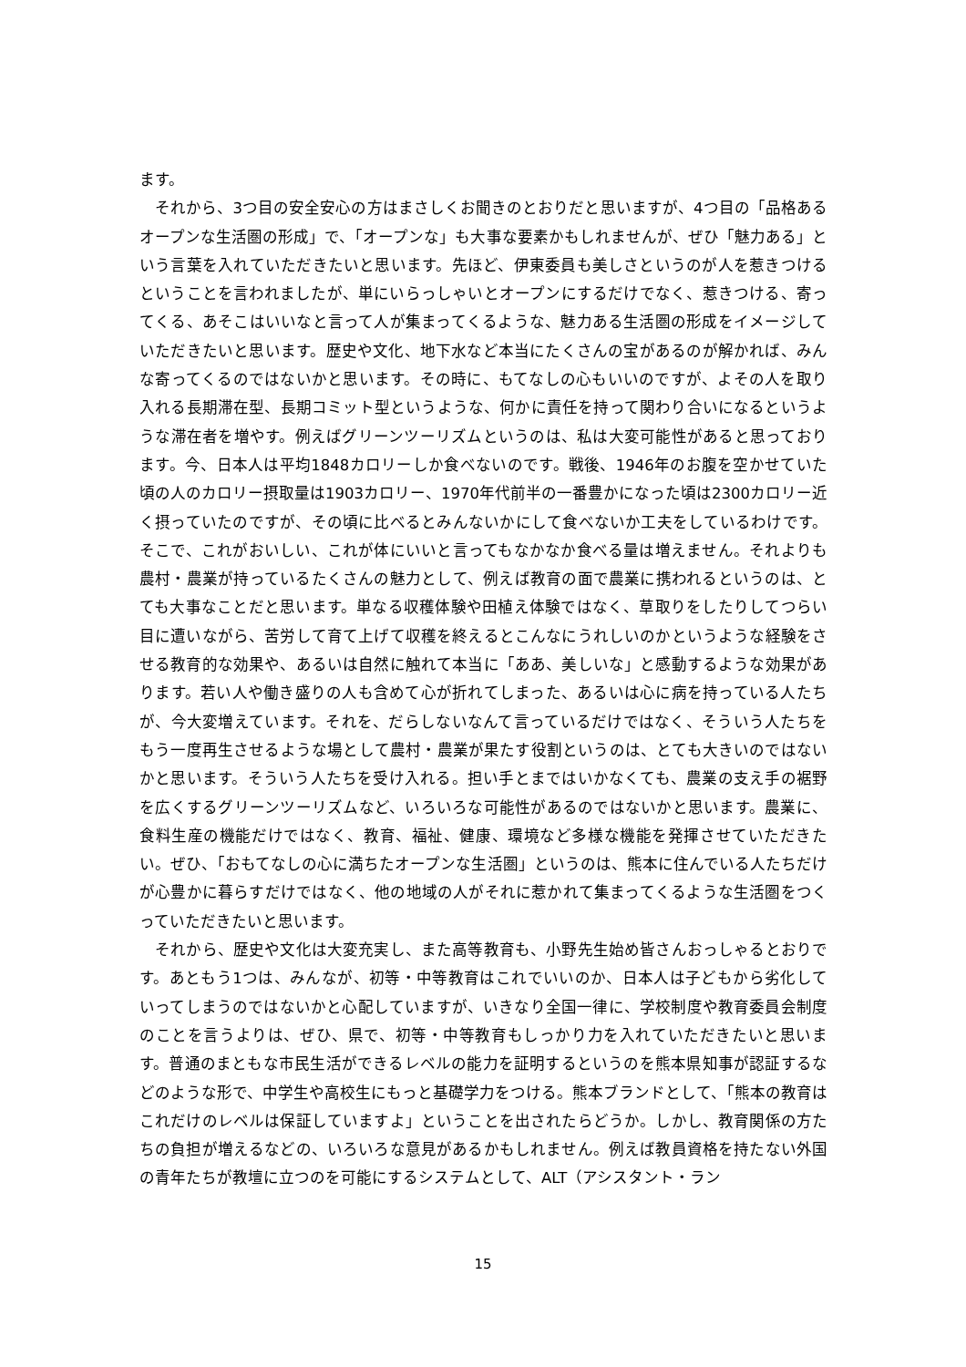ます。
　それから、3つ目の安全安心の方はまさしくお聞きのとおりだと思いますが、4つ目の「品格あるオープンな生活圏の形成」で、「オープンな」も大事な要素かもしれませんが、ぜひ「魅力ある」という言葉を入れていただきたいと思います。先ほど、伊東委員も美しさというのが人を惹きつけるということを言われましたが、単にいらっしゃいとオープンにするだけでなく、惹きつける、寄ってくる、あそこはいいなと言って人が集まってくるような、魅力ある生活圏の形成をイメージしていただきたいと思います。歴史や文化、地下水など本当にたくさんの宝があるのが解かれば、みんな寄ってくるのではないかと思います。その時に、もてなしの心もいいのですが、よその人を取り入れる長期滞在型、長期コミット型というような、何かに責任を持って関わり合いになるというような滞在者を増やす。例えばグリーンツーリズムというのは、私は大変可能性があると思っております。今、日本人は平均1848カロリーしか食べないのです。戦後、1946年のお腹を空かせていた頃の人のカロリー摂取量は1903カロリー、1970年代前半の一番豊かになった頃は2300カロリー近く摂っていたのですが、その頃に比べるとみんないかにして食べないか工夫をしているわけです。そこで、これがおいしい、これが体にいいと言ってもなかなか食べる量は増えません。それよりも農村・農業が持っているたくさんの魅力として、例えば教育の面で農業に携われるというのは、とても大事なことだと思います。単なる収穫体験や田植え体験ではなく、草取りをしたりしてつらい目に遭いながら、苦労して育て上げて収穫を終えるとこんなにうれしいのかというような経験をさせる教育的な効果や、あるいは自然に触れて本当に「ああ、美しいな」と感動するような効果があります。若い人や働き盛りの人も含めて心が折れてしまった、あるいは心に病を持っている人たちが、今大変増えています。それを、だらしないなんて言っているだけではなく、そういう人たちをもう一度再生させるような場として農村・農業が果たす役割というのは、とても大きいのではないかと思います。そういう人たちを受け入れる。担い手とまではいかなくても、農業の支え手の裾野を広くするグリーンツーリズムなど、いろいろな可能性があるのではないかと思います。農業に、食料生産の機能だけではなく、教育、福祉、健康、環境など多様な機能を発揮させていただきたい。ぜひ、「おもてなしの心に満ちたオープンな生活圏」というのは、熊本に住んでいる人たちだけが心豊かに暮らすだけではなく、他の地域の人がそれに惹かれて集まってくるような生活圏をつくっていただきたいと思います。
　それから、歴史や文化は大変充実し、また高等教育も、小野先生始め皆さんおっしゃるとおりです。あともう1つは、みんなが、初等・中等教育はこれでいいのか、日本人は子どもから劣化していってしまうのではないかと心配していますが、いきなり全国一律に、学校制度や教育委員会制度のことを言うよりは、ぜひ、県で、初等・中等教育もしっかり力を入れていただきたいと思います。普通のまともな市民生活ができるレベルの能力を証明するというのを熊本県知事が認証するなどのような形で、中学生や高校生にもっと基礎学力をつける。熊本ブランドとして、「熊本の教育はこれだけのレベルは保証していますよ」ということを出されたらどうか。しかし、教育関係の方たちの負担が増えるなどの、いろいろな意見があるかもしれません。例えば教員資格を持たない外国の青年たちが教壇に立つのを可能にするシステムとして、ALT（アシスタント・ラン
15